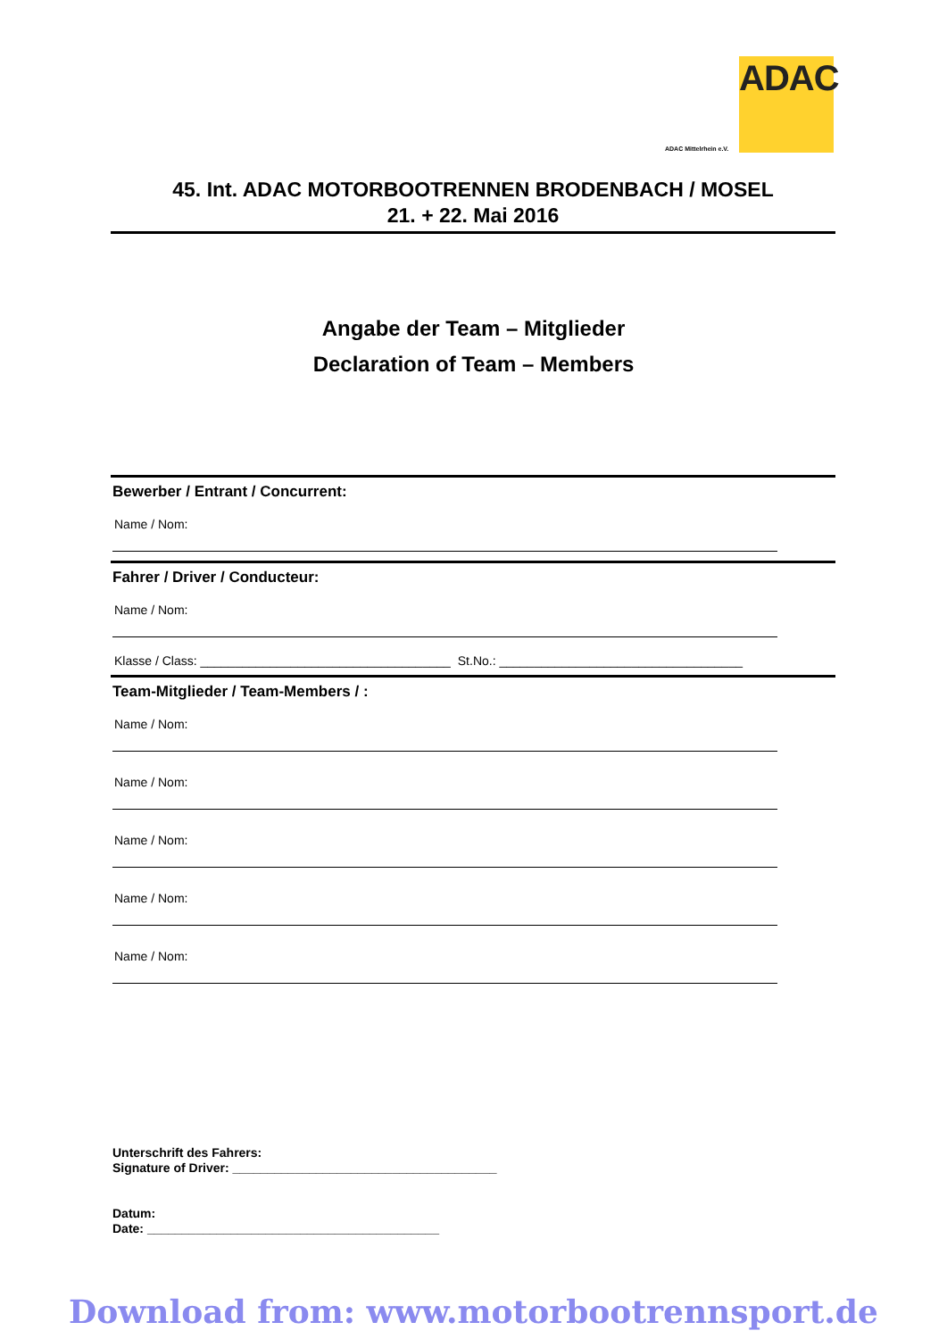ADAC
ADAC Mittelrhein e.V.
45. Int. ADAC MOTORBOOTRENNEN BRODENBACH / MOSEL
21. + 22. Mai 2016
Angabe der Team – Mitglieder
Declaration of Team – Members
Bewerber / Entrant / Concurrent:
Name / Nom:
Fahrer / Driver / Conducteur:
Name / Nom:
Klasse / Class: ____________________________________ St.No.: ___________________________________
Team-Mitglieder / Team-Members / :
Name / Nom:
Name / Nom:
Name / Nom:
Name / Nom:
Name / Nom:
Unterschrift des Fahrers:
Signature of Driver: ______________________________________
Datum:
Date: __________________________________________
Download from: www.motorbootrennsport.de